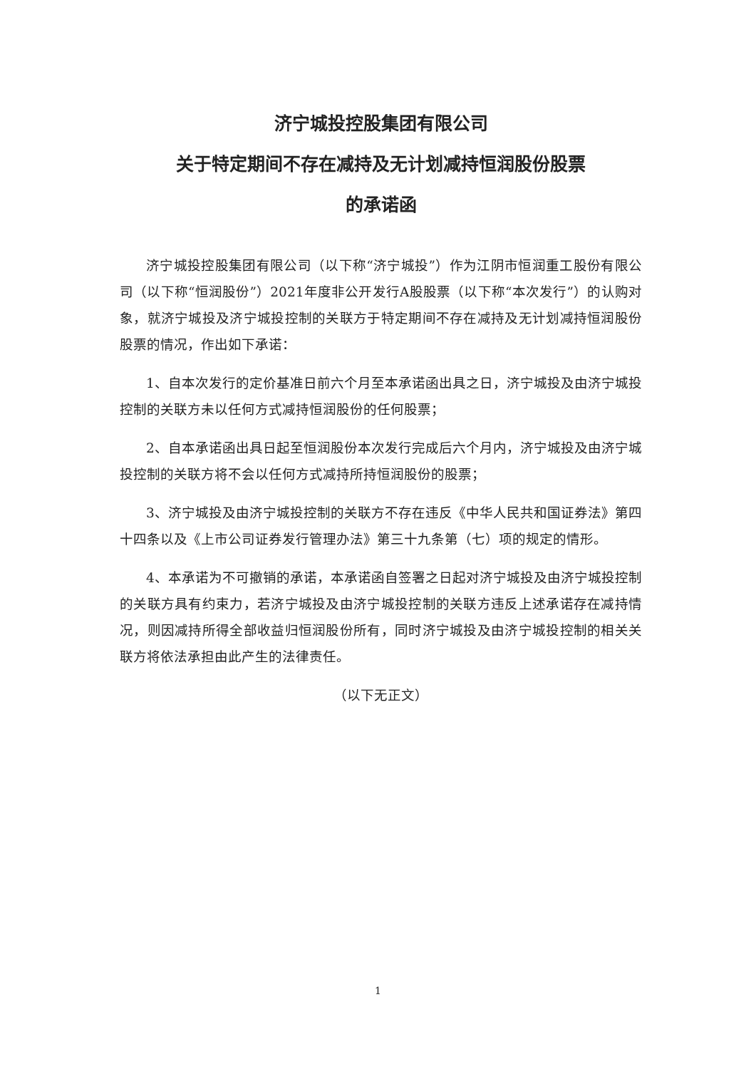济宁城投控股集团有限公司
关于特定期间不存在减持及无计划减持恒润股份股票
的承诺函
济宁城投控股集团有限公司（以下称“济宁城投”）作为江阴市恒润重工股份有限公司（以下称“恒润股份”）2021年度非公开发行A股股票（以下称“本次发行”）的认购对象，就济宁城投及济宁城投控制的关联方于特定期间不存在减持及无计划减持恒润股份股票的情况，作出如下承诺：
1、自本次发行的定价基准日前六个月至本承诺函出具之日，济宁城投及由济宁城投控制的关联方未以任何方式减持恒润股份的任何股票；
2、自本承诺函出具日起至恒润股份本次发行完成后六个月内，济宁城投及由济宁城投控制的关联方将不会以任何方式减持所持恒润股份的股票；
3、济宁城投及由济宁城投控制的关联方不存在违反《中华人民共和国证券法》第四十四条以及《上市公司证券发行管理办法》第三十九条第（七）项的规定的情形。
4、本承诺为不可撤销的承诺，本承诺函自签署之日起对济宁城投及由济宁城投控制的关联方具有约束力，若济宁城投及由济宁城投控制的关联方违反上述承诺存在减持情况，则因减持所得全部收益归恒润股份所有，同时济宁城投及由济宁城投控制的相关关联方将依法承担由此产生的法律责任。
（以下无正文）
1